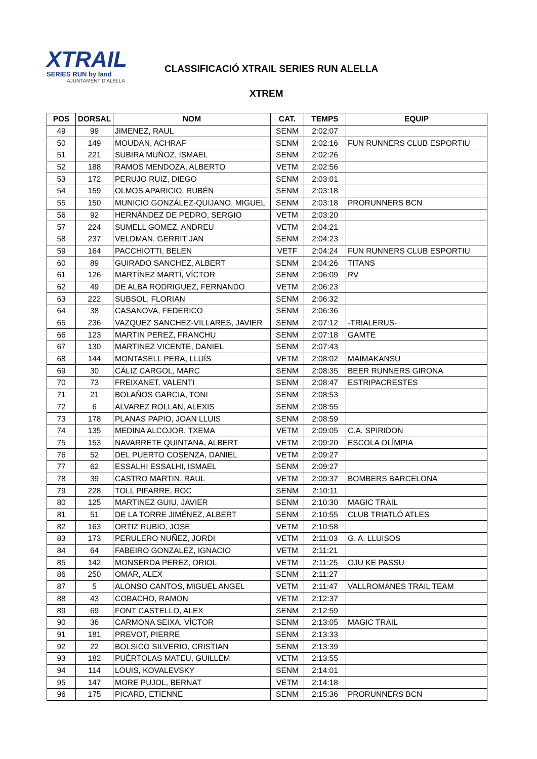XTRAIL
SERIES RUN by land
AJUNTAMENT D'ALELLA
CLASSIFICACIÓ XTRAIL SERIES RUN ALELLA
XTREM
| POS | DORSAL | NOM | CAT. | TEMPS | EQUIP |
| --- | --- | --- | --- | --- | --- |
| 49 | 99 | JIMENEZ, RAUL | SENM | 2:02:07 | |
| 50 | 149 | MOUDAN, ACHRAF | SENM | 2:02:16 | FUN RUNNERS CLUB ESPORTIU |
| 51 | 221 | SUBIRA MUÑOZ, ISMAEL | SENM | 2:02:26 | |
| 52 | 188 | RAMOS MENDOZA, ALBERTO | VETM | 2:02:56 | |
| 53 | 172 | PERUJO RUIZ, DIEGO | SENM | 2:03:01 | |
| 54 | 159 | OLMOS APARICIO, RUBÉN | SENM | 2:03:18 | |
| 55 | 150 | MUNICIO GONZÁLEZ-QUIJANO, MIGUEL | SENM | 2:03:18 | PRORUNNERS BCN |
| 56 | 92 | HERNÁNDEZ DE PEDRO, SERGIO | VETM | 2:03:20 | |
| 57 | 224 | SUMELL GOMEZ, ANDREU | VETM | 2:04:21 | |
| 58 | 237 | VELDMAN, GERRIT JAN | SENM | 2:04:23 | |
| 59 | 164 | PACCHIOTTI, BELEN | VETF | 2:04:24 | FUN RUNNERS CLUB ESPORTIU |
| 60 | 89 | GUIRADO SANCHEZ, ALBERT | SENM | 2:04:26 | TITANS |
| 61 | 126 | MARTÍNEZ MARTÍ, VÍCTOR | SENM | 2:06:09 | RV |
| 62 | 49 | DE ALBA RODRIGUEZ, FERNANDO | VETM | 2:06:23 | |
| 63 | 222 | SUBSOL, FLORIAN | SENM | 2:06:32 | |
| 64 | 38 | CASANOVA, FEDERICO | SENM | 2:06:36 | |
| 65 | 236 | VAZQUEZ SANCHEZ-VILLARES, JAVIER | SENM | 2:07:12 | -TRIALERUS- |
| 66 | 123 | MARTIN PEREZ, FRANCHU | SENM | 2:07:18 | GAMTE |
| 67 | 130 | MARTINEZ VICENTE, DANIEL | SENM | 2:07:43 | |
| 68 | 144 | MONTASELL PERA, LLUÍS | VETM | 2:08:02 | MAIMAKANSU |
| 69 | 30 | CÁLIZ CARGOL, MARC | SENM | 2:08:35 | BEER RUNNERS GIRONA |
| 70 | 73 | FREIXANET, VALENTI | SENM | 2:08:47 | ESTRIPACRESTES |
| 71 | 21 | BOLAÑOS GARCIA, TONI | SENM | 2:08:53 | |
| 72 | 6 | ALVAREZ ROLLAN, ALEXIS | SENM | 2:08:55 | |
| 73 | 178 | PLANAS PAPIO, JOAN LLUIS | SENM | 2:08:59 | |
| 74 | 135 | MEDINA ALCOJOR, TXEMA | VETM | 2:09:05 | C.A. SPIRIDON |
| 75 | 153 | NAVARRETE QUINTANA, ALBERT | VETM | 2:09:20 | ESCOLA OLÍMPIA |
| 76 | 52 | DEL PUERTO COSENZA, DANIEL | VETM | 2:09:27 | |
| 77 | 62 | ESSALHI ESSALHI, ISMAEL | SENM | 2:09:27 | |
| 78 | 39 | CASTRO MARTIN, RAUL | VETM | 2:09:37 | BOMBERS BARCELONA |
| 79 | 228 | TOLL PIFARRE, ROC | SENM | 2:10:11 | |
| 80 | 125 | MARTINEZ GUIU, JAVIER | SENM | 2:10:30 | MAGIC TRAIL |
| 81 | 51 | DE LA TORRE JIMÉNEZ, ALBERT | SENM | 2:10:55 | CLUB TRIATLÓ ATLES |
| 82 | 163 | ORTIZ RUBIO, JOSE | VETM | 2:10:58 | |
| 83 | 173 | PERULERO NUÑEZ, JORDI | VETM | 2:11:03 | G. A. LLUISOS |
| 84 | 64 | FABEIRO GONZALEZ, IGNACIO | VETM | 2:11:21 | |
| 85 | 142 | MONSERDA PEREZ, ORIOL | VETM | 2:11:25 | OJU KE PASSU |
| 86 | 250 | OMAR, ALEX | SENM | 2:11:27 | |
| 87 | 5 | ALONSO CANTOS, MIGUEL ANGEL | VETM | 2:11:47 | VALLROMANES TRAIL TEAM |
| 88 | 43 | COBACHO, RAMON | VETM | 2:12:37 | |
| 89 | 69 | FONT CASTELLO, ALEX | SENM | 2:12:59 | |
| 90 | 36 | CARMONA SEIXA, VÍCTOR | SENM | 2:13:05 | MAGIC TRAIL |
| 91 | 181 | PREVOT, PIERRE | SENM | 2:13:33 | |
| 92 | 22 | BOLSICO SILVERIO, CRISTIAN | SENM | 2:13:39 | |
| 93 | 182 | PUÉRTOLAS MATEU, GUILLEM | VETM | 2:13:55 | |
| 94 | 114 | LOUIS, KOVALEVSKY | SENM | 2:14:01 | |
| 95 | 147 | MORE PUJOL, BERNAT | VETM | 2:14:18 | |
| 96 | 175 | PICARD, ETIENNE | SENM | 2:15:36 | PRORUNNERS BCN |